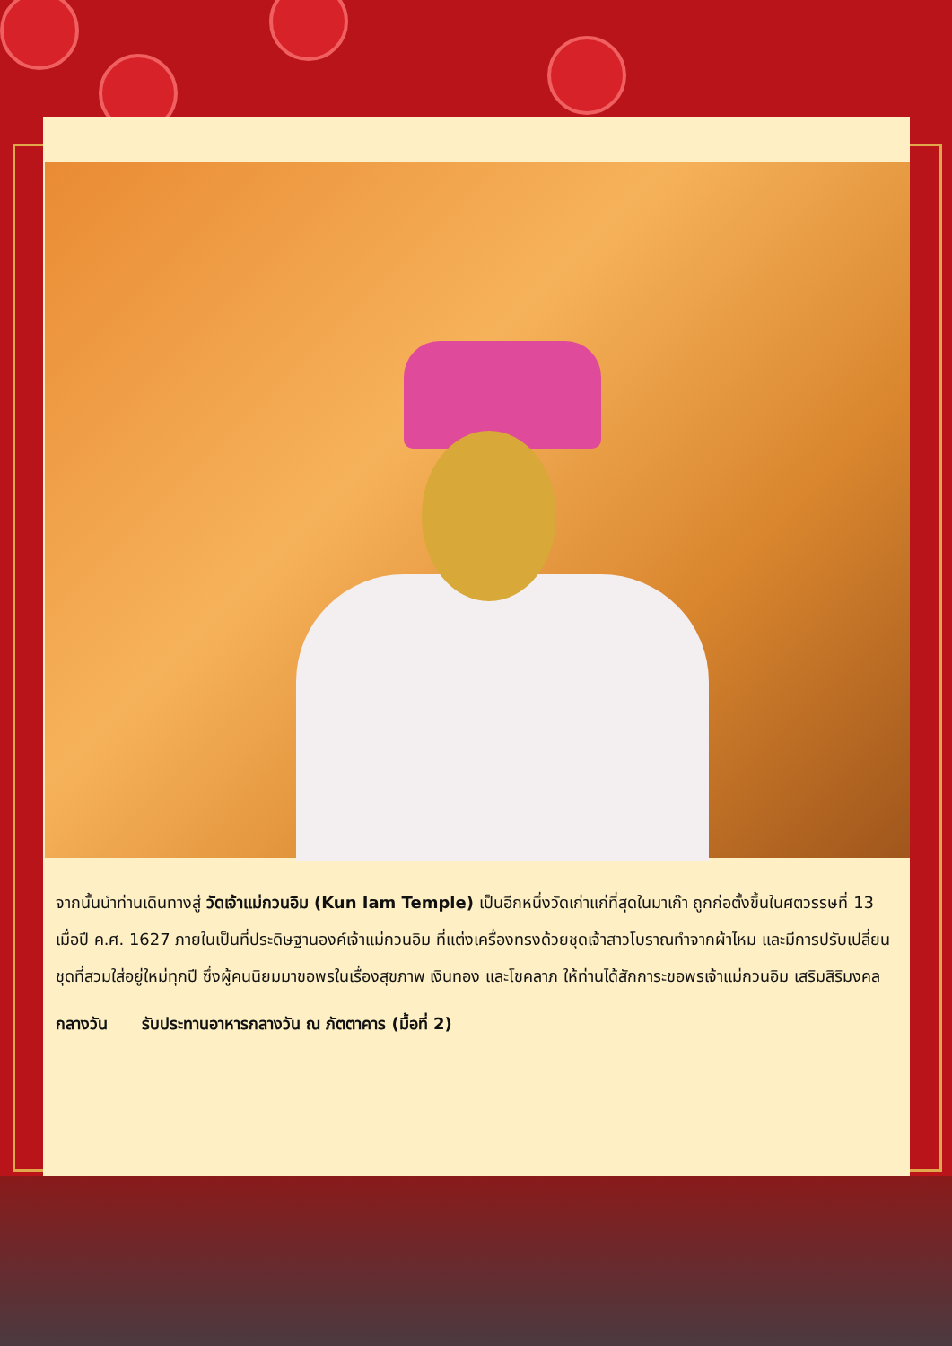จากนั้นนำท่านเดินทางสู่ วัดเจ้าแม่กวนอิม (Kun Iam Temple) เป็นอีกหนึ่งวัดเก่าแก่ที่สุดในมาเก๊า ถูกก่อตั้งขึ้นในศตวรรษที่ 13 เมื่อปี ค.ศ. 1627 ภายในเป็นที่ประดิษฐานองค์เจ้าแม่กวนอิม ที่แต่งเครื่องทรงด้วยชุดเจ้าสาวโบราณทำจากผ้าไหม และมีการปรับเปลี่ยนชุดที่สวมใส่อยู่ใหม่ทุกปี ซึ่งผู้คนนิยมมาขอพรในเรื่องสุขภาพ เงินทอง และโชคลาภ ให้ท่านได้สักการะขอพรเจ้าแม่กวนอิม เสริมสิริมงคล
กลางวัน รับประทานอาหารกลางวัน ณ ภัตตาคาร (มื้อที่ 2)